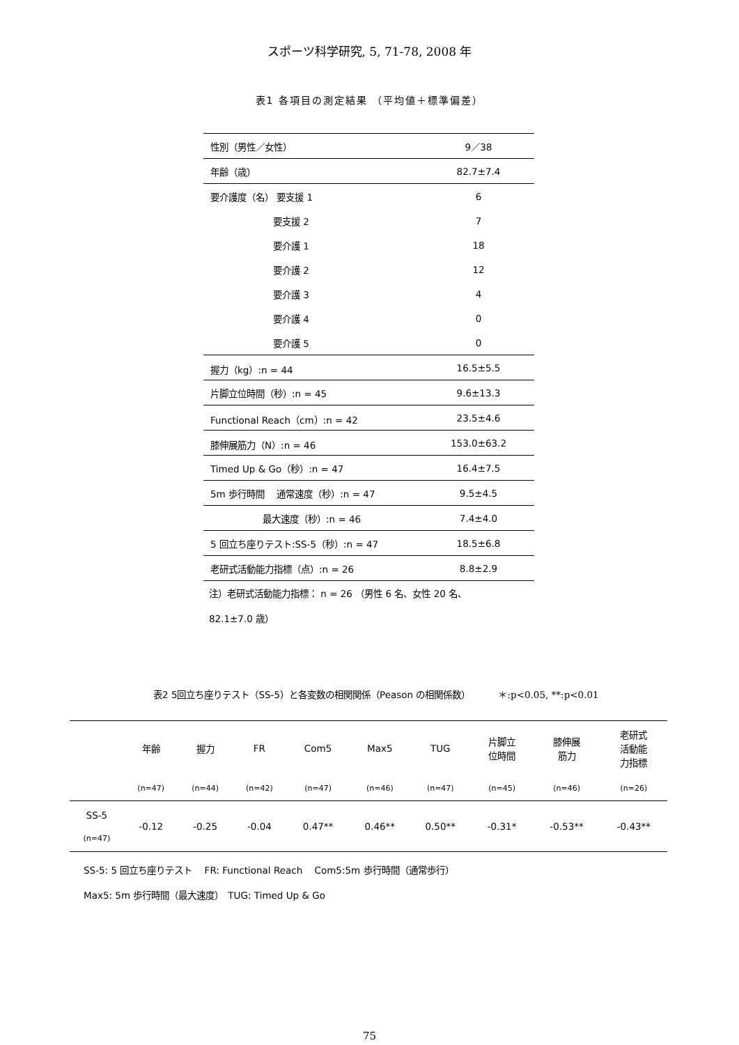スポーツ科学研究, 5, 71-78, 2008 年
表1 各項目の測定結果 （平均値＋標準偏差）
| 性別（男性／女性） | 9／38 |
| 年齢（歳） | 82.7±7.4 |
| 要介護度（名） 要支援 1 | 6 |
| 要支援 2 | 7 |
| 要介護 1 | 18 |
| 要介護 2 | 12 |
| 要介護 3 | 4 |
| 要介護 4 | 0 |
| 要介護 5 | 0 |
| 握力（kg）:n = 44 | 16.5±5.5 |
| 片脚立位時間（秒）:n = 45 | 9.6±13.3 |
| Functional Reach（cm）:n = 42 | 23.5±4.6 |
| 膝伸展筋力（N）:n = 46 | 153.0±63.2 |
| Timed Up & Go（秒）:n = 47 | 16.4±7.5 |
| 5m 歩行時間 通常速度（秒）:n = 47 | 9.5±4.5 |
| 最大速度（秒）:n = 46 | 7.4±4.0 |
| 5 回立ち座りテスト:SS-5（秒）:n = 47 | 18.5±6.8 |
| 老研式活動能力指標（点）:n = 26 | 8.8±2.9 |
注）老研式活動能力指標： n = 26 （男性 6 名、女性 20 名、
82.1±7.0 歳）
表2 5回立ち座りテスト（SS-5）と各変数の相関関係（Peason の相関係数） ＊:p<0.05, **:p<0.01
| | 年齢 | 握力 | FR | Com5 | Max5 | TUG | 片脚立 位時間 | 膝伸展 筋力 | 老研式 活動能 力指標 |
| --- | --- | --- | --- | --- | --- | --- | --- | --- | --- |
| | (n=47) | (n=44) | (n=42) | (n=47) | (n=46) | (n=47) | (n=45) | (n=46) | (n=26) |
| SS-5 (n=47) | -0.12 | -0.25 | -0.04 | 0.47** | 0.46** | 0.50** | -0.31* | -0.53** | -0.43** |
SS-5: 5 回立ち座りテスト　 FR: Functional Reach　 Com5:5m 歩行時間（通常歩行）
Max5: 5m 歩行時間（最大速度）　TUG: Timed Up & Go
75